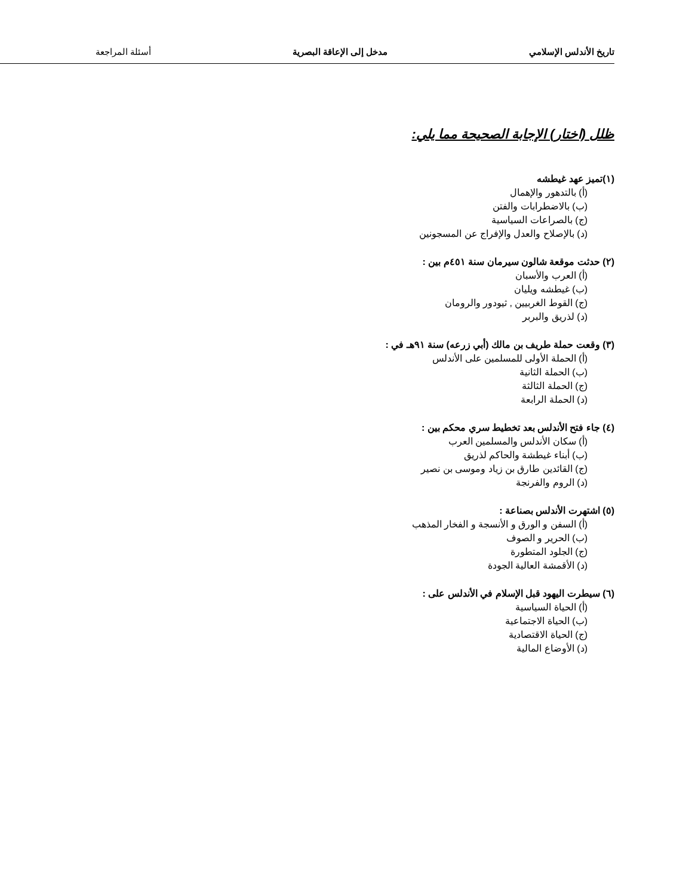تاريخ الأندلس الإسلامي مدخل إلى الإعاقة البصرية أسئلة المراجعة
ظلل (اختار) الإجابة الصحيحة مما يلي:
(١)تميز عهد غيطشه
(أ) بالتدهور والإهمال
(ب) بالاضطرابات والفتن
(ج) بالصراعات السياسية
(د) بالإصلاح والعدل والإفراج عن المسجونين
(٢) حدثت موقعة شالون سيرمان سنة ٤٥١م بين :
(أ) العرب والأسبان
(ب) غيطشه ويليان
(ج) القوط الغربيين , ثيودور والرومان
(د) لذريق والبربر
(٣) وقعت حملة طريف بن مالك (أبي زرعه) سنة ٩١هـ في :
(أ) الحملة الأولى للمسلمين على الأندلس
(ب) الحملة الثانية
(ج) الحملة الثالثة
(د) الحملة الرابعة
(٤) جاء فتح الأندلس بعد تخطيط سري محكم بين :
(أ) سكان الأندلس والمسلمين العرب
(ب) أبناء غيطشة والحاكم لذريق
(ج) القائدين طارق بن زياد وموسى بن نصير
(د) الروم والفرنجة
(٥) اشتهرت الأندلس بصناعة :
(أ) السفن و الورق و الأنسجة و الفخار المذهب
(ب) الحرير و الصوف
(ج) الجلود المتطورة
(د) الأقمشة العالية الجودة
(٦) سيطرت اليهود قبل الإسلام في الأندلس على :
(أ) الحياة السياسية
(ب) الحياة الاجتماعية
(ج) الحياة الاقتصادية
(د) الأوضاع المالية